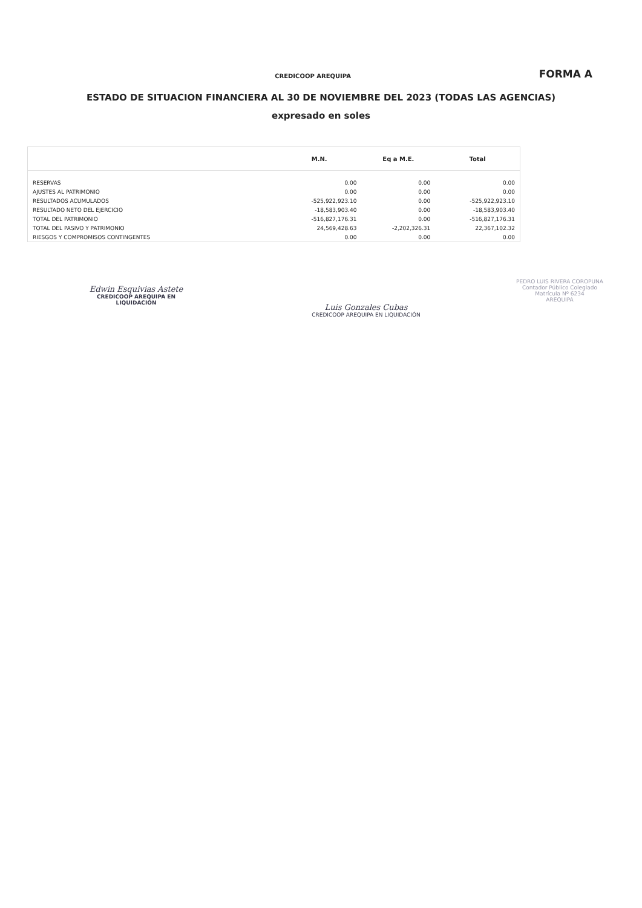CREDICOOP AREQUIPA
FORMA A
ESTADO DE SITUACION FINANCIERA AL 30 DE NOVIEMBRE DEL 2023 (TODAS LAS AGENCIAS)
expresado en soles
| | M.N. | Eq a M.E. | Total |
| --- | --- | --- | --- |
| RESERVAS | 0.00 | 0.00 | 0.00 |
| AJUSTES AL PATRIMONIO | 0.00 | 0.00 | 0.00 |
| RESULTADOS ACUMULADOS | -525,922,923.10 | 0.00 | -525,922,923.10 |
| RESULTADO NETO DEL EJERCICIO | -18,583,903.40 | 0.00 | -18,583,903.40 |
| TOTAL DEL PATRIMONIO | -516,827,176.31 | 0.00 | -516,827,176.31 |
| TOTAL DEL PASIVO Y PATRIMONIO | 24,569,428.63 | -2,202,326.31 | 22,367,102.32 |
| RIESGOS Y COMPROMISOS CONTINGENTES | 0.00 | 0.00 | 0.00 |
Edwin Esquivias Astete
CREDICOOP AREQUIPA EN LIQUIDACIÓN
Luis Gonzales Cubas
CREDICOOP AREQUIPA EN LIQUIDACIÓN
PEDRO LUIS RIVERA COROPUNA
Contador Público Colegiado
Matrícula Nº 6234
AREQUIPA